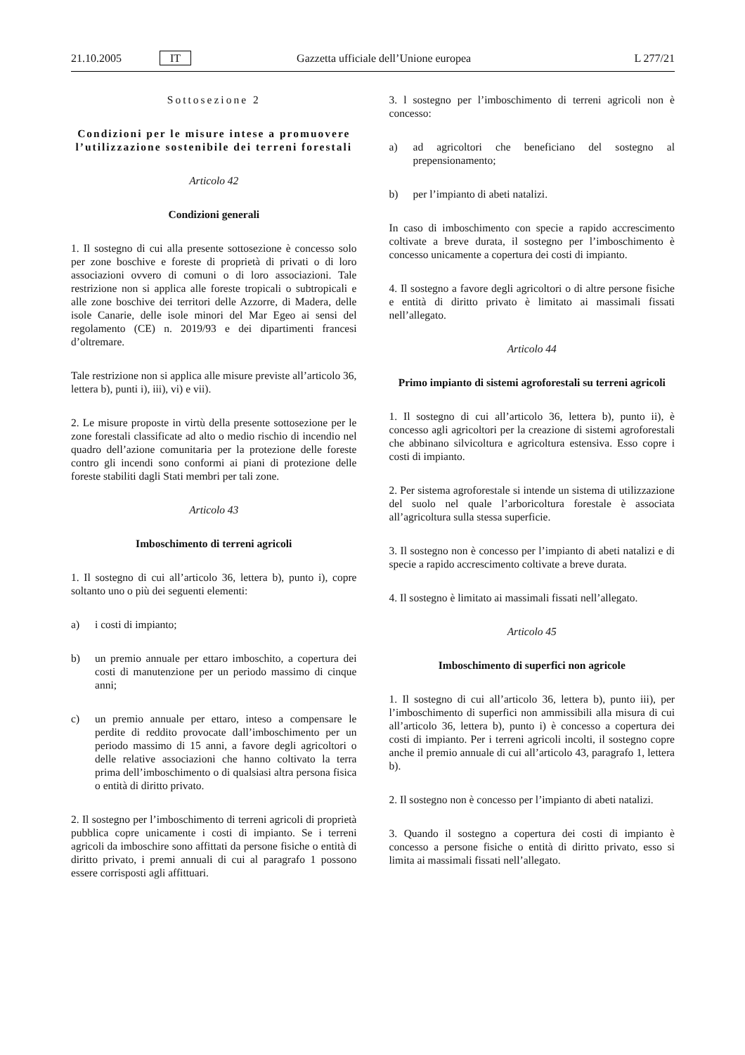21.10.2005 IT Gazzetta ufficiale dell’Unione europea L 277/21
Sottosezione 2
Condizioni per le misure intese a promuovere l’utilizzazione sostenibile dei terreni forestali
Articolo 42
Condizioni generali
1. Il sostegno di cui alla presente sottosezione è concesso solo per zone boschive e foreste di proprietà di privati o di loro associazioni ovvero di comuni o di loro associazioni. Tale restrizione non si applica alle foreste tropicali o subtropicali e alle zone boschive dei territori delle Azzorre, di Madera, delle isole Canarie, delle isole minori del Mar Egeo ai sensi del regolamento (CE) n. 2019/93 e dei dipartimenti francesi d’oltremare.
Tale restrizione non si applica alle misure previste all’articolo 36, lettera b), punti i), iii), vi) e vii).
2. Le misure proposte in virtù della presente sottosezione per le zone forestali classificate ad alto o medio rischio di incendio nel quadro dell’azione comunitaria per la protezione delle foreste contro gli incendi sono conformi ai piani di protezione delle foreste stabiliti dagli Stati membri per tali zone.
Articolo 43
Imboschimento di terreni agricoli
1. Il sostegno di cui all’articolo 36, lettera b), punto i), copre soltanto uno o più dei seguenti elementi:
a) i costi di impianto;
b) un premio annuale per ettaro imboschito, a copertura dei costi di manutenzione per un periodo massimo di cinque anni;
c) un premio annuale per ettaro, inteso a compensare le perdite di reddito provocate dall’imboschimento per un periodo massimo di 15 anni, a favore degli agricoltori o delle relative associazioni che hanno coltivato la terra prima dell’imboschimento o di qualsiasi altra persona fisica o entità di diritto privato.
2. Il sostegno per l’imboschimento di terreni agricoli di proprietà pubblica copre unicamente i costi di impianto. Se i terreni agricoli da imboschire sono affittati da persone fisiche o entità di diritto privato, i premi annuali di cui al paragrafo 1 possono essere corrisposti agli affittuari.
3. l sostegno per l’imboschimento di terreni agricoli non è concesso:
a) ad agricoltori che beneficiano del sostegno al prepensionamento;
b) per l’impianto di abeti natalizi.
In caso di imboschimento con specie a rapido accrescimento coltivate a breve durata, il sostegno per l’imboschimento è concesso unicamente a copertura dei costi di impianto.
4. Il sostegno a favore degli agricoltori o di altre persone fisiche e entità di diritto privato è limitato ai massimali fissati nell’allegato.
Articolo 44
Primo impianto di sistemi agroforestali su terreni agricoli
1. Il sostegno di cui all’articolo 36, lettera b), punto ii), è concesso agli agricoltori per la creazione di sistemi agroforestali che abbinano silvicoltura e agricoltura estensiva. Esso copre i costi di impianto.
2. Per sistema agroforestale si intende un sistema di utilizzazione del suolo nel quale l’arboricoltura forestale è associata all’agricoltura sulla stessa superficie.
3. Il sostegno non è concesso per l’impianto di abeti natalizi e di specie a rapido accrescimento coltivate a breve durata.
4. Il sostegno è limitato ai massimali fissati nell’allegato.
Articolo 45
Imboschimento di superfici non agricole
1. Il sostegno di cui all’articolo 36, lettera b), punto iii), per l’imboschimento di superfici non ammissibili alla misura di cui all’articolo 36, lettera b), punto i) è concesso a copertura dei costi di impianto. Per i terreni agricoli incolti, il sostegno copre anche il premio annuale di cui all’articolo 43, paragrafo 1, lettera b).
2. Il sostegno non è concesso per l’impianto di abeti natalizi.
3. Quando il sostegno a copertura dei costi di impianto è concesso a persone fisiche o entità di diritto privato, esso si limita ai massimali fissati nell’allegato.